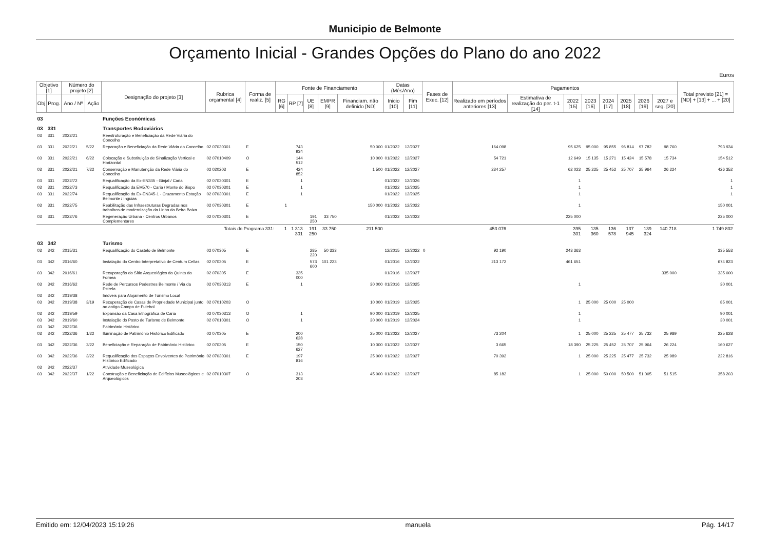Municipio de Belmonte
Orçamento Inicial - Grandes Opções do Plano do ano 2022
Euros
| Objetivo [1] | | Número do projeto [2] | | Designação do projeto [3] | Rubrica orçamental [4] | Forma de realiz. [5] | Fonte de Financiamento | | | | | Datas (Mês/Ano) | | Fases de Exec. [12] | Pagamentos | | | | | | | | Total previsto [21] = [ND] + [13] + ... + [20] |
| --- | --- | --- | --- | --- | --- | --- | --- | --- | --- | --- | --- | --- | --- | --- | --- | --- | --- | --- | --- | --- | --- | --- | --- |
| Obj | Prog. | Ano / Nº | Ação | | | | RG [6] | RP [7] | UE [8] | EMPR [9] | Financiam. não definido [ND] | Inicio [10] | Fim [11] | | Realizado em períodos anteriores [13] | Estimativa de realização do per. t-1 [14] | 2022 [15] | 2023 [16] | 2024 [17] | 2025 [18] | 2026 [19] | 2027 e seg. [20] | |
| 03 | | | | Funções Económicas | | | | | | | | | | | | | | | | | | | |
| 03 | 331 | | | Transportes Rodoviários | | | | | | | | | | | | | | | | | | | |
| 03 | 331 | 2022/21 | | Reestruturação e Beneficiação da Rede Viária do Concelho | | | | | | | | | | | | | | | | | | | |
| 03 | 331 | 2022/21 | 5/22 | Reparação e Beneficiação da Rede Viária do Concelho | 02 07030301 | E | | 743 934 | | | 50 000 | 01/2022 | 12/2027 | | 164 098 | | 95 625 | 95 000 | 95 855 | 96 814 | 97 782 | 98 760 | 793 934 |
| 03 | 331 | 2022/21 | 6/22 | Colocação e Substituição de Sinalização Vertical e Horizontal | 02 07010409 | O | | 144 512 | | | 10 000 | 01/2022 | 12/2027 | | 54 721 | | 12 649 | 15 135 | 15 271 | 15 424 | 15 578 | 15 734 | 154 512 |
| 03 | 331 | 2022/21 | 7/22 | Conservação e Manutenção da Rede Viária do Concelho | 02 020203 | E | | 424 852 | | | 1 500 | 01/2022 | 12/2027 | | 234 257 | | 62 023 | 25 225 | 25 452 | 25 707 | 25 964 | 26 224 | 426 352 |
| 03 | 331 | 2022/72 | | Requalificação da Ex-EN345 - Ginjal / Caria | 02 07030301 | E | | 1 | | | | 01/2022 | 12/2026 | | | | 1 | | | | | | 1 |
| 03 | 331 | 2022/73 | | Requalificação da EM570 - Caria / Monte do Bispo | 02 07030301 | E | | 1 | | | | 01/2022 | 12/2025 | | | | 1 | | | | | | 1 |
| 03 | 331 | 2022/74 | | Requalificação da Ex-EN345-1 - Cruzamento Estação Belmonte / Inguias | 02 07030301 | E | | 1 | | | | 01/2022 | 12/2025 | | | | 1 | | | | | | 1 |
| 03 | 331 | 2022/75 | | Reabilitação das Infraestruturas Degradas nos trabalhos de modernização da Linha da Beira Baixa | 02 07030301 | E | 1 | | | | 150 000 | 01/2022 | 12/2022 | | | | 1 | | | | | | 150 001 |
| 03 | 331 | 2022/76 | | Regeneração Urbana - Centros Urbanos Complementares | 02 07030301 | E | | | 191 250 | 33 750 | | 01/2022 | 12/2022 | | | | 225 000 | | | | | | 225 000 |
| Totais do Programa 331: | | | | | | | 1 | 1 313 301 | 191 250 | 33 750 | 211 500 | | | | 453 076 | | 395 301 | 135 360 | 136 578 | 137 945 | 139 324 | 140 718 | 1 749 802 |
| 03 | 342 | | | Turismo | | | | | | | | | | | | | | | | | | | |
| 03 | 342 | 2015/31 | | Requalificação do Castelo de Belmonte | 02 070305 | E | | | 285 220 | 50 333 | | 12/2015 | 12/2022 | 0 | 92 190 | | 243 363 | | | | | | 335 553 |
| 03 | 342 | 2016/60 | | Instalação do Centro Interpretativo de Centum Cellas | 02 070305 | E | | | 573 600 | 101 223 | | 01/2016 | 12/2022 | | 213 172 | | 461 651 | | | | | | 674 823 |
| 03 | 342 | 2016/61 | | Recuparação do Sítio Arqueológico da Quinta da Fornea | 02 070305 | E | | 335 000 | | | | 01/2016 | 12/2027 | | | | | | | | | 335 000 | 335 000 |
| 03 | 342 | 2016/62 | | Rede de Percursos Pedestres Belmonte / Via da Estrela | 02 07030313 | E | | 1 | | | 30 000 | 01/2016 | 12/2025 | | | | 1 | | | | | | 30 001 |
| 03 | 342 | 2019/38 | | Imóveis para Alojamento de Turismo Local | | | | | | | | | | | | | | | | | | | |
| 03 | 342 | 2019/38 | 3/19 | Recuperação de Casas de Propriedade Municipal junto ao antigo Campo de Futebol | 02 07010203 | O | | | | | 10 000 | 01/2019 | 12/2025 | | | | 1 | 25 000 | 25 000 | 25 000 | | | 85 001 |
| 03 | 342 | 2019/59 | | Expansão da Casa Etnográfica de Caria | 02 07030313 | O | | 1 | | | 90 000 | 01/2019 | 12/2025 | | | | 1 | | | | | | 90 001 |
| 03 | 342 | 2019/60 | | Instalação do Posto de Turismo de Belmonte | 02 07010301 | O | | 1 | | | 30 000 | 01/2019 | 12/2024 | | | | 1 | | | | | | 30 001 |
| 03 | 342 | 2022/36 | | Património Histórico | | | | | | | | | | | | | | | | | | | |
| 03 | 342 | 2022/36 | 1/22 | Iluminação de Património Histórico Edificado | 02 070305 | E | | 200 628 | | | 25 000 | 01/2022 | 12/2027 | | 73 204 | | 1 | 25 000 | 25 225 | 25 477 | 25 732 | 25 989 | 225 628 |
| 03 | 342 | 2022/36 | 2/22 | Beneficiação e Reparação de Património Histórico | 02 070305 | E | | 150 627 | | | 10 000 | 01/2022 | 12/2027 | | 3 665 | | 18 390 | 25 225 | 25 452 | 25 707 | 25 964 | 26 224 | 160 627 |
| 03 | 342 | 2022/36 | 3/22 | Requalificação dos Espaços Envolventes do Património Histórico Edificado | 02 07030301 | E | | 197 816 | | | 25 000 | 01/2022 | 12/2027 | | 70 392 | | 1 | 25 000 | 25 225 | 25 477 | 25 732 | 25 989 | 222 816 |
| 03 | 342 | 2022/37 | | Atividade Museológica | | | | | | | | | | | | | | | | | | | |
| 03 | 342 | 2022/37 | 1/22 | Construção e Beneficiação de Edifícios Museológicos e Arqueológicos | 02 07010307 | O | | 313 203 | | | 45 000 | 01/2022 | 12/2027 | | 85 182 | | 1 | 25 000 | 50 000 | 50 500 | 51 005 | 51 515 | 358 203 |
Emitido em: 12/04/2023 15:19:26 manuela Pág. 14/17